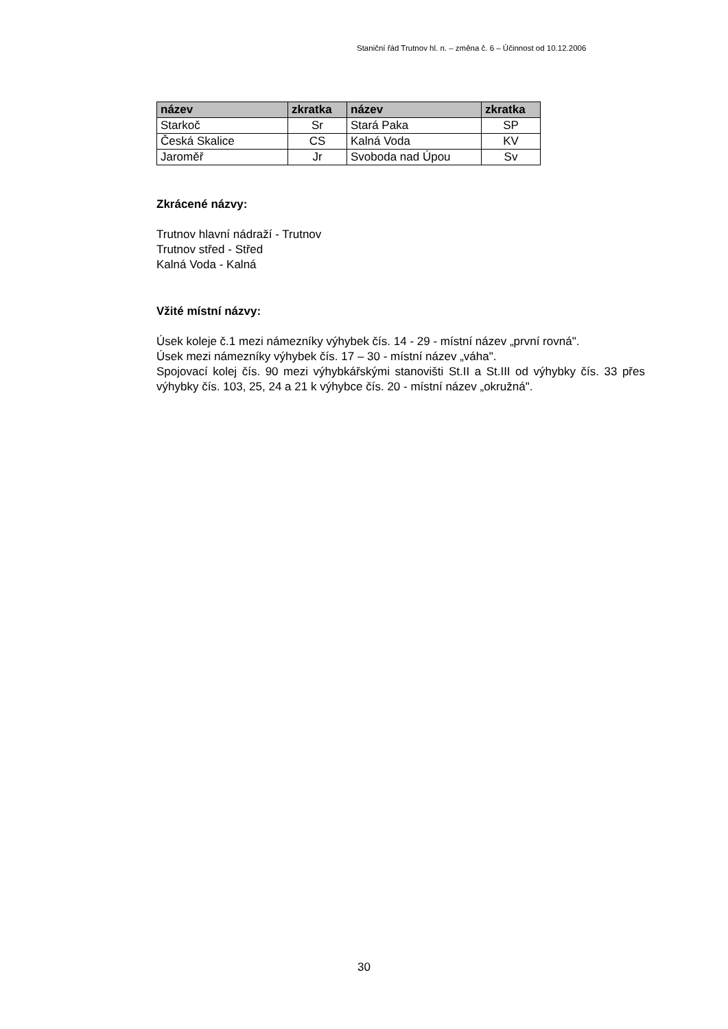Staniční řád Trutnov hl. n. – změna č. 6 – Účinnost od 10.12.2006
| název | zkratka | název | zkratka |
| --- | --- | --- | --- |
| Starkoč | Sr | Stará Paka | SP |
| Česká Skalice | CS | Kalná Voda | KV |
| Jaroměř | Jr | Svoboda nad Úpou | Sv |
Zkrácené názvy:
Trutnov hlavní nádraží - Trutnov
Trutnov střed - Střed
Kalná Voda - Kalná
Vžité místní názvy:
Úsek koleje č.1 mezi námezníky výhybek čís. 14 - 29 - místní název „první rovná".
Úsek mezi námezníky výhybek čís. 17 – 30 - místní název „váha".
Spojovací kolej čís. 90 mezi výhybkářskými stanovišti St.II a St.III od výhybky čís. 33 přes výhybky čís. 103, 25, 24 a 21 k výhybce čís. 20 - místní název „okružná".
30